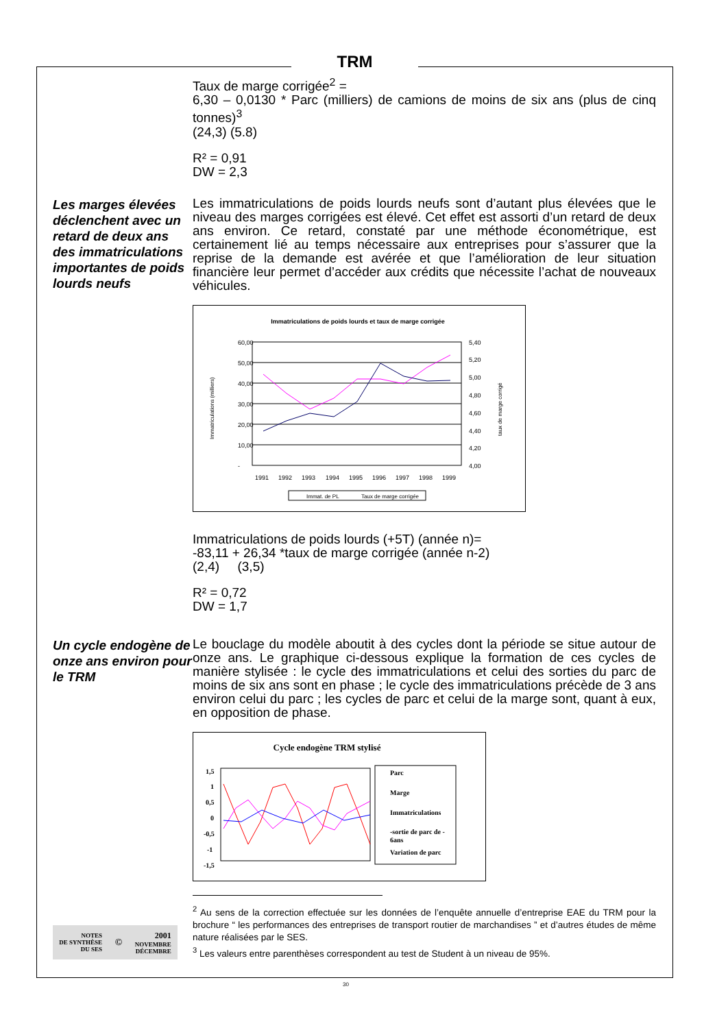TRM
Taux de marge corrigée<sup>2</sup> =
6,30 – 0,0130 * Parc (milliers) de camions de moins de six ans (plus de cinq tonnes)<sup>3</sup>
(24,3) (5.8)
R² = 0,91
DW = 2,3
Les marges élevées déclenchent avec un retard de deux ans des immatriculations importantes de poids lourds neufs
Les immatriculations de poids lourds neufs sont d’autant plus élevées que le niveau des marges corrigées est élevé. Cet effet est assorti d’un retard de deux ans environ. Ce retard, constaté par une méthode économétrique, est certainement lié au temps nécessaire aux entreprises pour s’assurer que la reprise de la demande est avérée et que l’amélioration de leur situation financière leur permet d’accéder aux crédits que nécessite l’achat de nouveaux véhicules.
Immatriculations de poids lourds et taux de marge corrigée
60,00
50,00
40,00
30,00
20,00
10,00
-
5,40
5,20
5,00
4,80
4,60
4,40
4,20
4,00
Immatriculations (milliers)
taux de marge corrigé
1991
1992
1993
1994
1995
1996
1997
1998
1999
Immat. de PL
Taux de marge corrigée
Immatriculations de poids lourds (+5T) (année n)=
-83,11 + 26,34 *taux de marge corrigée (année n-2)
(2,4) (3,5)
R² = 0,72
DW = 1,7
Un cycle endogène de onze ans environ pour le TRM
Le bouclage du modèle aboutit à des cycles dont la période se situe autour de onze ans. Le graphique ci-dessous explique la formation de ces cycles de manière stylisée : le cycle des immatriculations et celui des sorties du parc de moins de six ans sont en phase ; le cycle des immatriculations précède de 3 ans environ celui du parc ; les cycles de parc et celui de la marge sont, quant à eux, en opposition de phase.
Cycle endogène TRM stylisé
1,5
1
0,5
0
-0,5
-1
-1,5
Parc
Marge
Immatriculations
-sortie de parc de -
6ans
Variation de parc
<sup>2</sup> Au sens de la correction effectuée sur les données de l’enquête annuelle d’entreprise EAE du TRM pour la brochure “ les performances des entreprises de transport routier de marchandises ” et d’autres études de même nature réalisées par le SES.
<sup>3</sup> Les valeurs entre parenthèses correspondent au test de Student à un niveau de 95%.
NOTES
DE SYNTHÈSE
DU SES
©
2001
NOVEMBRE
DÉCEMBRE
30